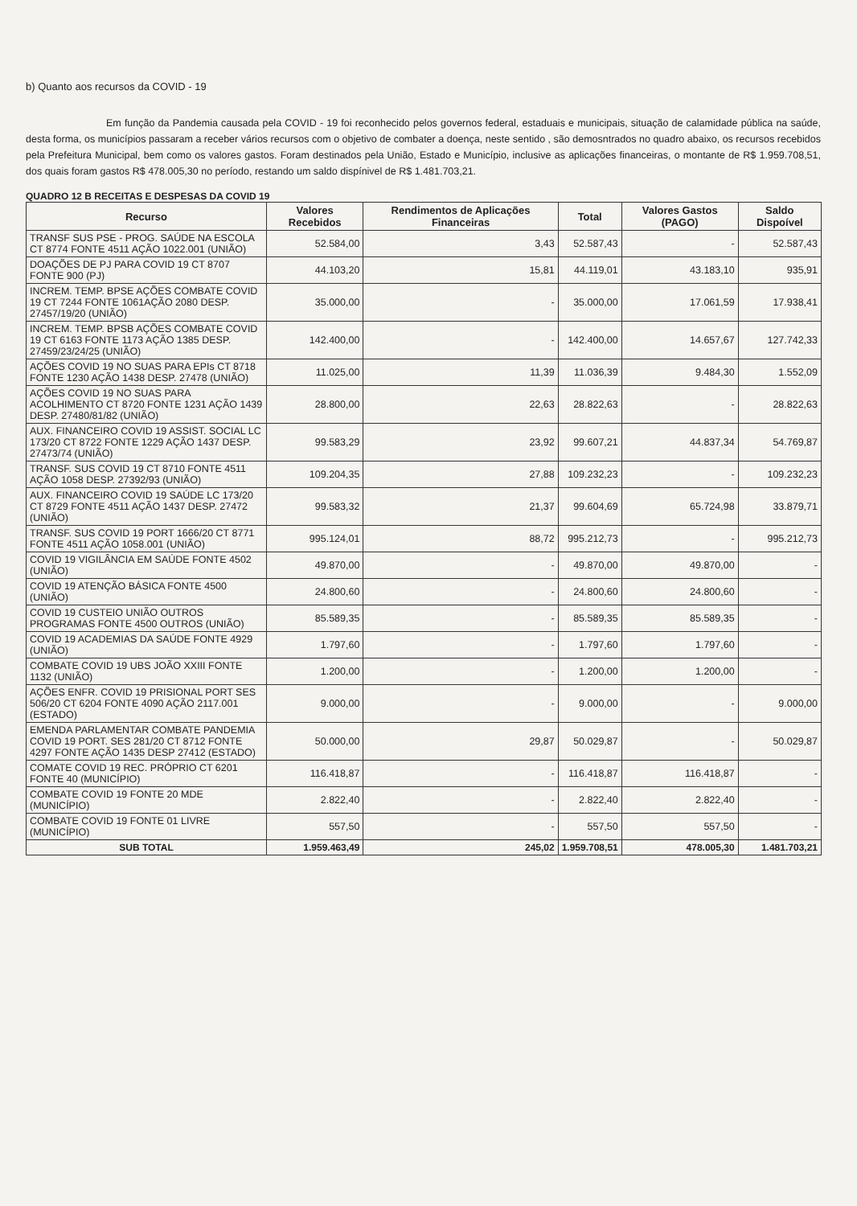b) Quanto aos recursos da COVID - 19
Em função da Pandemia causada pela COVID - 19 foi reconhecido pelos governos federal, estaduais e municipais, situação de calamidade pública na saúde, desta forma, os municípios passaram a receber vários recursos com o objetivo de combater a doença, neste sentido , são demosntrados no quadro abaixo, os recursos recebidos pela Prefeitura Municipal, bem como os valores gastos. Foram destinados pela União, Estado e Município, inclusive as aplicações financeiras, o montante de R$ 1.959.708,51, dos quais foram gastos R$ 478.005,30 no período, restando um saldo dispínivel de R$ 1.481.703,21.
QUADRO 12 B RECEITAS E DESPESAS DA COVID 19
| Recurso | Valores Recebidos | Rendimentos de Aplicações Financeiras | Total | Valores Gastos (PAGO) | Saldo Dispoível |
| --- | --- | --- | --- | --- | --- |
| TRANSF SUS PSE - PROG. SAÚDE NA ESCOLA CT 8774 FONTE 4511 AÇÃO 1022.001 (UNIÃO) | 52.584,00 | 3,43 | 52.587,43 | - | 52.587,43 |
| DOAÇÕES DE PJ PARA COVID 19 CT 8707 FONTE 900 (PJ) | 44.103,20 | 15,81 | 44.119,01 | 43.183,10 | 935,91 |
| INCREM. TEMP. BPSE AÇÕES COMBATE COVID 19 CT 7244 FONTE 1061AÇÃO 2080 DESP. 27457/19/20 (UNIÃO) | 35.000,00 | - | 35.000,00 | 17.061,59 | 17.938,41 |
| INCREM. TEMP. BPSB AÇÕES COMBATE COVID 19 CT 6163 FONTE 1173 AÇÃO 1385 DESP. 27459/23/24/25 (UNIÃO) | 142.400,00 | - | 142.400,00 | 14.657,67 | 127.742,33 |
| AÇÕES COVID 19 NO SUAS PARA EPIs CT 8718 FONTE 1230 AÇÃO 1438 DESP. 27478 (UNIÃO) | 11.025,00 | 11,39 | 11.036,39 | 9.484,30 | 1.552,09 |
| AÇÕES COVID 19 NO SUAS PARA ACOLHIMENTO CT 8720 FONTE 1231 AÇÃO 1439 DESP. 27480/81/82 (UNIÃO) | 28.800,00 | 22,63 | 28.822,63 | - | 28.822,63 |
| AUX. FINANCEIRO COVID 19 ASSIST. SOCIAL LC 173/20 CT 8722 FONTE 1229 AÇÃO 1437 DESP. 27473/74 (UNIÃO) | 99.583,29 | 23,92 | 99.607,21 | 44.837,34 | 54.769,87 |
| TRANSF. SUS COVID 19 CT 8710 FONTE 4511 AÇÃO 1058 DESP. 27392/93 (UNIÃO) | 109.204,35 | 27,88 | 109.232,23 | - | 109.232,23 |
| AUX. FINANCEIRO COVID 19 SAÚDE LC 173/20 CT 8729 FONTE 4511 AÇÃO 1437 DESP. 27472 (UNIÃO) | 99.583,32 | 21,37 | 99.604,69 | 65.724,98 | 33.879,71 |
| TRANSF. SUS COVID 19 PORT 1666/20 CT 8771 FONTE 4511 AÇÃO 1058.001 (UNIÃO) | 995.124,01 | 88,72 | 995.212,73 | - | 995.212,73 |
| COVID 19 VIGILÂNCIA EM SAÚDE FONTE 4502 (UNIÃO) | 49.870,00 | - | 49.870,00 | 49.870,00 | - |
| COVID 19 ATENÇÃO BÁSICA FONTE 4500 (UNIÃO) | 24.800,60 | - | 24.800,60 | 24.800,60 | - |
| COVID 19 CUSTEIO UNIÃO OUTROS PROGRAMAS FONTE 4500 OUTROS (UNIÃO) | 85.589,35 | - | 85.589,35 | 85.589,35 | - |
| COVID 19 ACADEMIAS DA SAÚDE FONTE 4929 (UNIÃO) | 1.797,60 | - | 1.797,60 | 1.797,60 | - |
| COMBATE COVID 19 UBS JOÃO XXIII FONTE 1132 (UNIÃO) | 1.200,00 | - | 1.200,00 | 1.200,00 | - |
| AÇÕES ENFR. COVID 19 PRISIONAL PORT SES 506/20 CT 6204 FONTE 4090 AÇÃO 2117.001 (ESTADO) | 9.000,00 | - | 9.000,00 | - | 9.000,00 |
| EMENDA PARLAMENTAR COMBATE PANDEMIA COVID 19 PORT. SES 281/20 CT 8712 FONTE 4297 FONTE AÇÃO 1435 DESP 27412 (ESTADO) | 50.000,00 | 29,87 | 50.029,87 | - | 50.029,87 |
| COMATE COVID 19 REC. PRÓPRIO CT 6201 FONTE 40 (MUNICÍPIO) | 116.418,87 | - | 116.418,87 | 116.418,87 | - |
| COMBATE COVID 19 FONTE 20 MDE (MUNICÍPIO) | 2.822,40 | - | 2.822,40 | 2.822,40 | - |
| COMBATE COVID 19 FONTE 01 LIVRE (MUNICÍPIO) | 557,50 | - | 557,50 | 557,50 | - |
| SUB TOTAL | 1.959.463,49 | 245,02 | 1.959.708,51 | 478.005,30 | 1.481.703,21 |